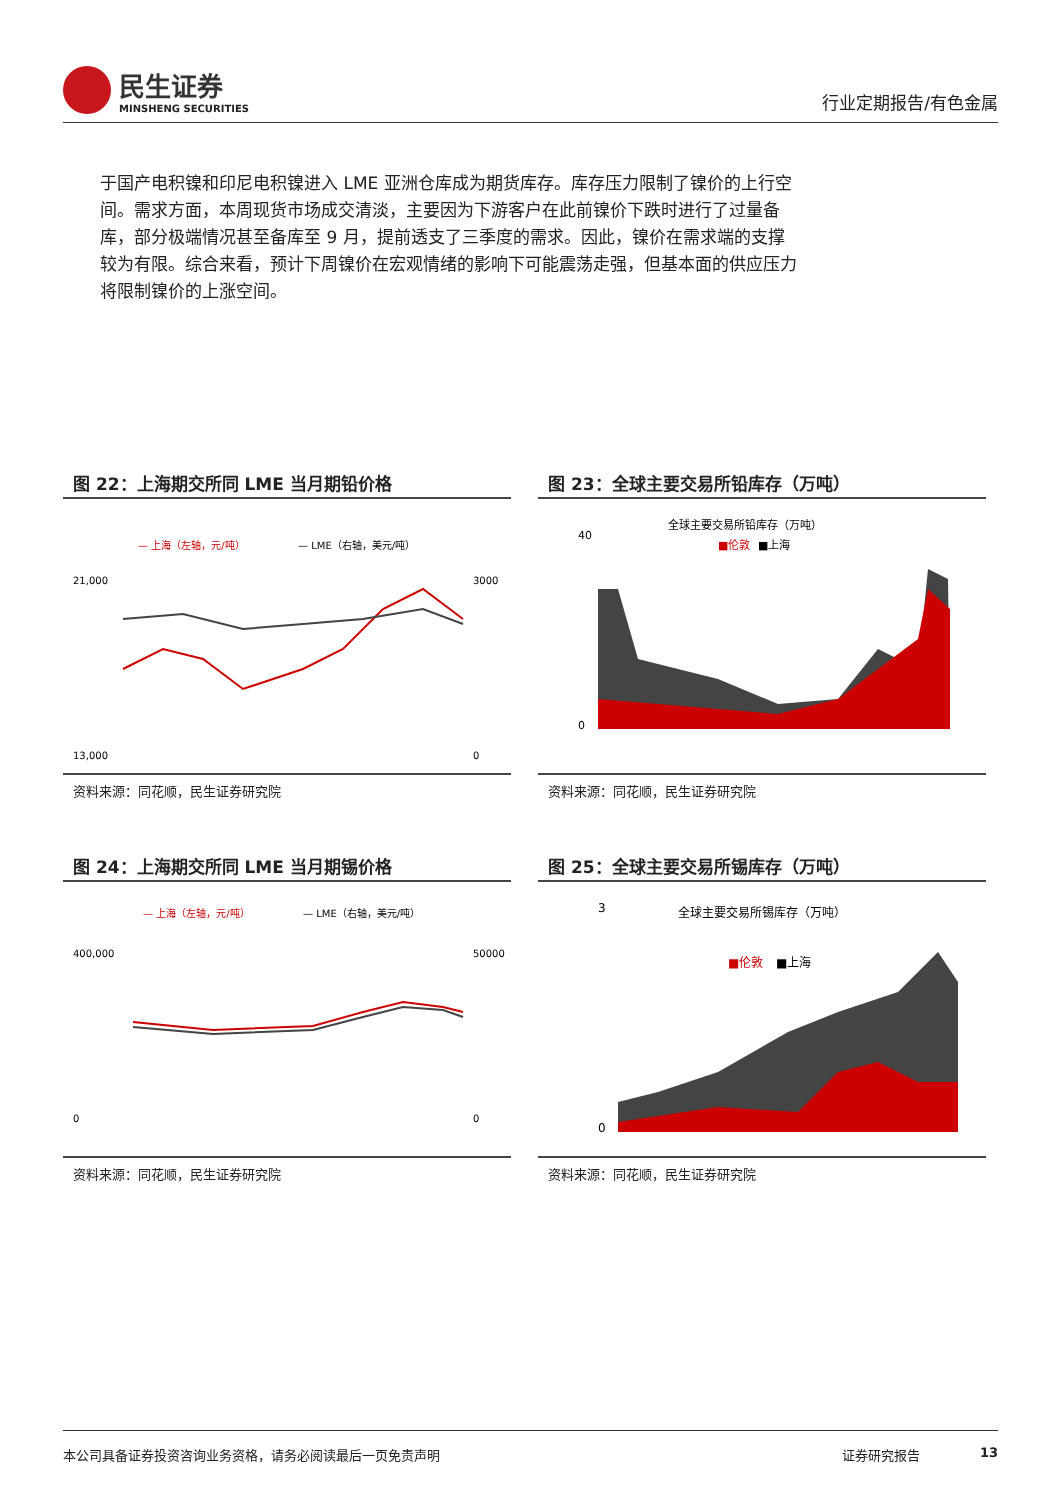民生证券
MINSHENG SECURITIES
行业定期报告/有色金属
于国产电积镍和印尼电积镍进入 LME 亚洲仓库成为期货库存。库存压力限制了镍价的上行空间。需求方面，本周现货市场成交清淡，主要因为下游客户在此前镍价下跌时进行了过量备库，部分极端情况甚至备库至 9 月，提前透支了三季度的需求。因此，镍价在需求端的支撑较为有限。综合来看，预计下周镍价在宏观情绪的影响下可能震荡走强，但基本面的供应压力将限制镍价的上涨空间。
图 22：上海期交所同 LME 当月期铅价格
— 上海（左轴，元/吨）
— LME（右轴，美元/吨）
21,000
13,000
3000
0
资料来源：同花顺，民生证券研究院
图 23：全球主要交易所铅库存（万吨）
全球主要交易所铅库存（万吨）
■伦敦
■上海
40
0
资料来源：同花顺，民生证券研究院
图 24：上海期交所同 LME 当月期锡价格
— 上海（左轴，元/吨）
— LME（右轴，美元/吨）
400,000
0
50000
0
资料来源：同花顺，民生证券研究院
图 25：全球主要交易所锡库存（万吨）
全球主要交易所锡库存（万吨）
■伦敦
■上海
3
0
资料来源：同花顺，民生证券研究院
本公司具备证券投资咨询业务资格，请务必阅读最后一页免责声明 证券研究报告 13